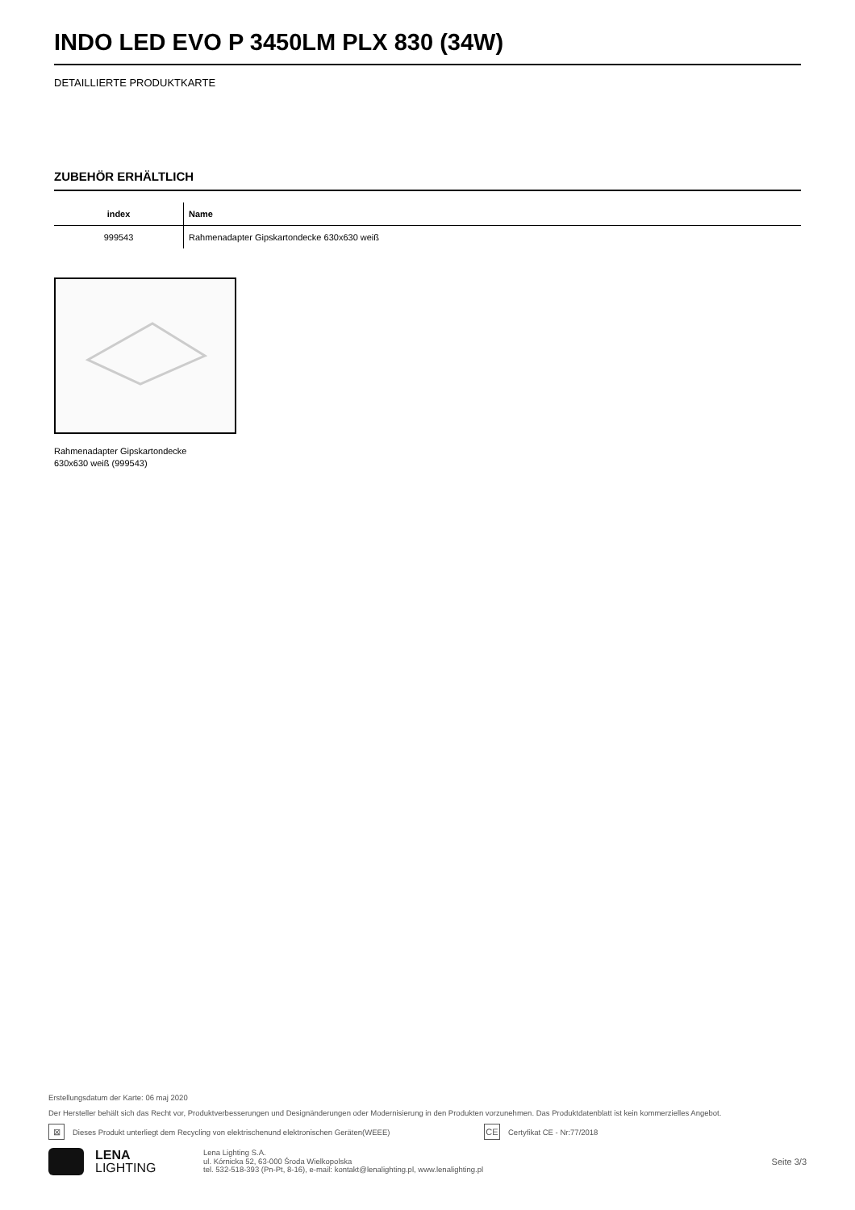INDO LED EVO P 3450LM PLX 830 (34W)
DETAILLIERTE PRODUKTKARTE
ZUBEHÖR ERHÄLTLICH
| index | Name |
| --- | --- |
| 999543 | Rahmenadapter Gipskartondecke 630x630 weiß |
Rahmenadapter Gipskartondecke
630x630 weiß (999543)
Erstellungsdatum der Karte: 06 maj 2020
Der Hersteller behält sich das Recht vor, Produktverbesserungen und Designänderungen oder Modernisierung in den Produkten vorzunehmen. Das Produktdatenblatt ist kein kommerzielles Angebot.
⊠ Dieses Produkt unterliegt dem Recycling von elektrischenund elektronischen Geräten(WEEE) CE Certyfikat CE - Nr:77/2018
LENA
LIGHTING
Lena Lighting S.A.
ul. Kórnicka 52, 63-000 Środa Wielkopolska
tel. 532-518-393 (Pn-Pt, 8-16), e-mail: kontakt@lenalighting.pl, www.lenalighting.pl
Seite 3/3